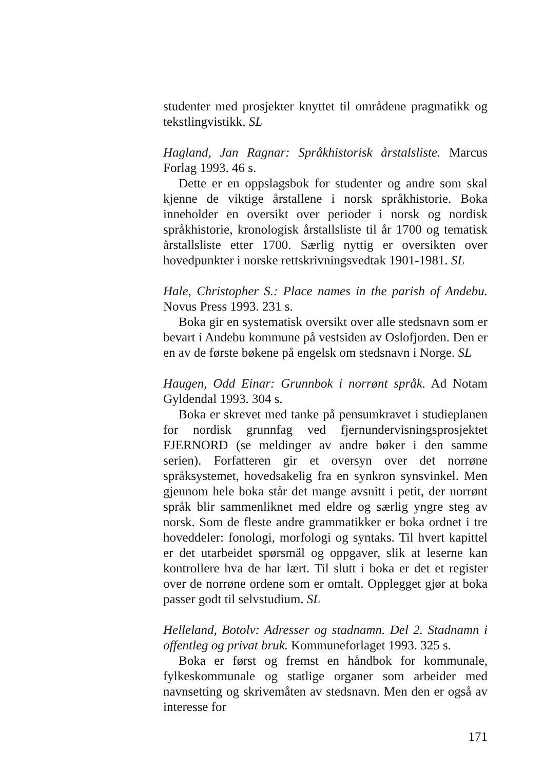studenter med prosjekter knyttet til områdene pragmatikk og tekstlingvistikk. SL
Hagland, Jan Ragnar: Språkhistorisk årstalsliste. Marcus Forlag 1993. 46 s.
Dette er en oppslagsbok for studenter og andre som skal kjenne de viktige årstallene i norsk språkhistorie. Boka inneholder en oversikt over perioder i norsk og nordisk språkhistorie, kronologisk årstallsliste til år 1700 og tematisk årstallsliste etter 1700. Særlig nyttig er oversikten over hovedpunkter i norske rettskrivningsvedtak 1901-1981. SL
Hale, Christopher S.: Place names in the parish of Andebu. Novus Press 1993. 231 s.
Boka gir en systematisk oversikt over alle stedsnavn som er bevart i Andebu kommune på vestsiden av Oslofjorden. Den er en av de første bøkene på engelsk om stedsnavn i Norge. SL
Haugen, Odd Einar: Grunnbok i norrønt språk. Ad Notam Gyldendal 1993. 304 s.
Boka er skrevet med tanke på pensumkravet i studieplanen for nordisk grunnfag ved fjernundervisningsprosjektet FJERNORD (se meldinger av andre bøker i den samme serien). Forfatteren gir et oversyn over det norrøne språksystemet, hovedsakelig fra en synkron synsvinkel. Men gjennom hele boka står det mange avsnitt i petit, der norrønt språk blir sammenliknet med eldre og særlig yngre steg av norsk. Som de fleste andre grammatikker er boka ordnet i tre hoveddeler: fonologi, morfologi og syntaks. Til hvert kapittel er det utarbeidet spørsmål og oppgaver, slik at leserne kan kontrollere hva de har lært. Til slutt i boka er det et register over de norrøne ordene som er omtalt. Opplegget gjør at boka passer godt til selvstudium. SL
Helleland, Botolv: Adresser og stadnamn. Del 2. Stadnamn i offentleg og privat bruk. Kommuneforlaget 1993. 325 s.
Boka er først og fremst en håndbok for kommunale, fylkeskommunale og statlige organer som arbeider med navnsetting og skrivemåten av stedsnavn. Men den er også av interesse for
171